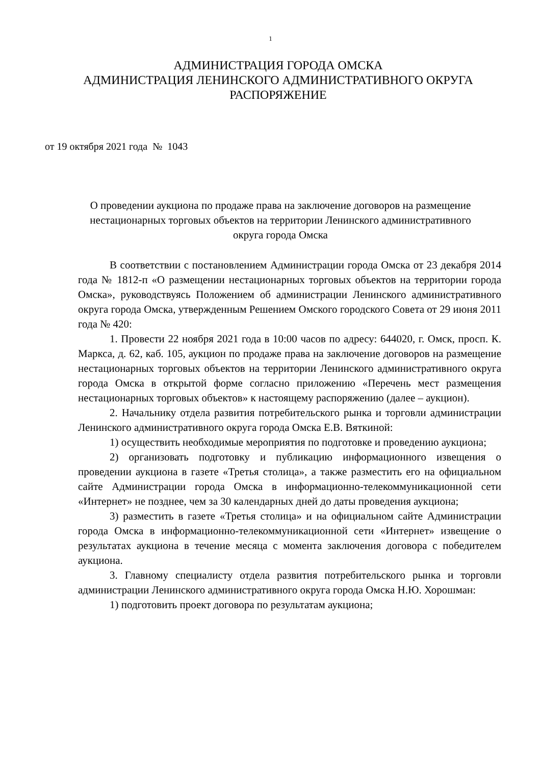1
АДМИНИСТРАЦИЯ ГОРОДА ОМСКА
АДМИНИСТРАЦИЯ ЛЕНИНСКОГО АДМИНИСТРАТИВНОГО ОКРУГА
РАСПОРЯЖЕНИЕ
от 19 октября 2021 года № 1043
О проведении аукциона по продаже права на заключение договоров на размещение нестационарных торговых объектов на территории Ленинского административного округа города Омска
В соответствии с постановлением Администрации города Омска от 23 декабря 2014 года № 1812-п «О размещении нестационарных торговых объектов на территории города Омска», руководствуясь Положением об администрации Ленинского административного округа города Омска, утвержденным Решением Омского городского Совета от 29 июня 2011 года № 420:
1. Провести 22 ноября 2021 года в 10:00 часов по адресу: 644020, г. Омск, просп. К. Маркса, д. 62, каб. 105, аукцион по продаже права на заключение договоров на размещение нестационарных торговых объектов на территории Ленинского административного округа города Омска в открытой форме согласно приложению «Перечень мест размещения нестационарных торговых объектов» к настоящему распоряжению (далее – аукцион).
2. Начальнику отдела развития потребительского рынка и торговли администрации Ленинского административного округа города Омска Е.В. Вяткиной:
1) осуществить необходимые мероприятия по подготовке и проведению аукциона;
2) организовать подготовку и публикацию информационного извещения о проведении аукциона в газете «Третья столица», а также разместить его на официальном сайте Администрации города Омска в информационно-телекоммуникационной сети «Интернет» не позднее, чем за 30 календарных дней до даты проведения аукциона;
3) разместить в газете «Третья столица» и на официальном сайте Администрации города Омска в информационно-телекоммуникационной сети «Интернет» извещение о результатах аукциона в течение месяца с момента заключения договора с победителем аукциона.
3. Главному специалисту отдела развития потребительского рынка и торговли администрации Ленинского административного округа города Омска Н.Ю. Хорошман:
1) подготовить проект договора по результатам аукциона;